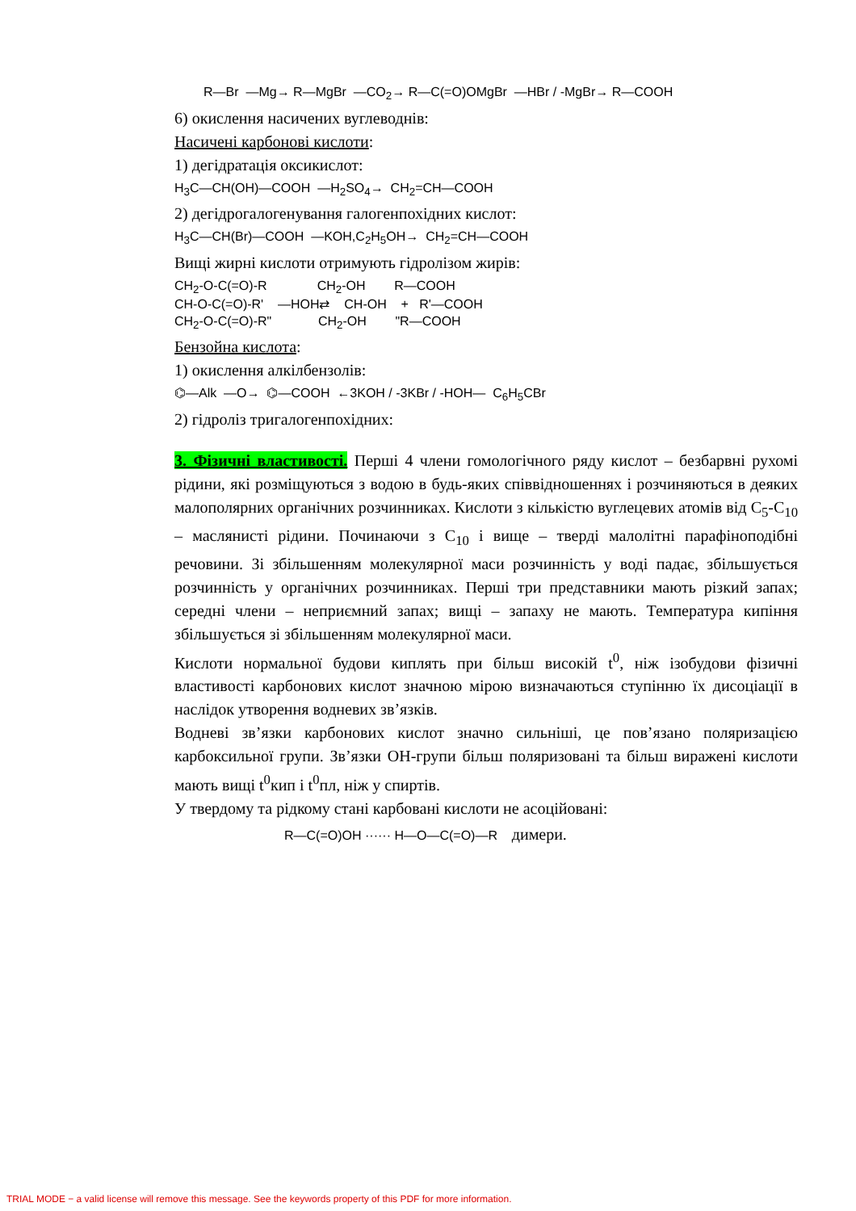R—Br —Mg→ R—MgBr —CO<sub>2</sub>→ R—C(=O)OMgBr —HBr / -MgBr→ R—COOH
6) окислення насичених вуглеводнів:
Насичені карбонові кислоти:
1) дегідратація оксикислот:
H<sub>3</sub>C—CH(OH)—COOH —H<sub>2</sub>SO<sub>4</sub>→ CH<sub>2</sub>=CH—COOH
2) дегідрогалогенування галогенпохідних кислот:
H<sub>3</sub>C—CH(Br)—COOH —KOH,C<sub>2</sub>H<sub>5</sub>OH→ CH<sub>2</sub>=CH—COOH
Вищі жирні кислоти отримують гідролізом жирів:
CH<sub>2</sub>-O-C(=O)-R CH<sub>2</sub>-OH R—COOH CH-O-C(=O)-R' —HOH⇄ CH-OH + R'—COOH CH<sub>2</sub>-O-C(=O)-R" CH<sub>2</sub>-OH "R—COOH
Бензойна кислота:
1) окислення алкілбензолів:
⌬—Alk —O→ ⌬—COOH ←3KOH / -3KBr / -HOH— C<sub>6</sub>H<sub>5</sub>CBr
2) гідроліз тригалогенпохідних:
3. Фізичні властивості. Перші 4 члени гомологічного ряду кислот – безбарвні рухомі рідини, які розміщуються з водою в будь-яких співвідношеннях і розчиняються в деяких малополярних органічних розчинниках. Кислоти з кількістю вуглецевих атомів від C<sub>5</sub>-C<sub>10</sub> – маслянисті рідини. Починаючи з C<sub>10</sub> і вище – тверді малолітні парафіноподібні речовини. Зі збільшенням молекулярної маси розчинність у воді падає, збільшується розчинність у органічних розчинниках. Перші три представники мають різкий запах; середні члени – неприємний запах; вищі – запаху не мають. Температура кипіння збільшується зі збільшенням молекулярної маси.
Кислоти нормальної будови киплять при більш високій t<sup>0</sup>, ніж ізобудови фізичні властивості карбонових кислот значною мірою визначаються ступінню їх дисоціації в наслідок утворення водневих зв’язків.
Водневі зв’язки карбонових кислот значно сильніші, це пов’язано поляризацією карбоксильної групи. Зв’язки OH-групи більш поляризовані та більш виражені кислоти мають вищі t<sup>0</sup>кип і t<sup>0</sup>пл, ніж у спиртів.
У твердому та рідкому стані карбовані кислоти не асоційовані:
R—C(=O)OH ······ H—O—C(=O)—R димери.
TRIAL MODE − a valid license will remove this message. See the keywords property of this PDF for more information.